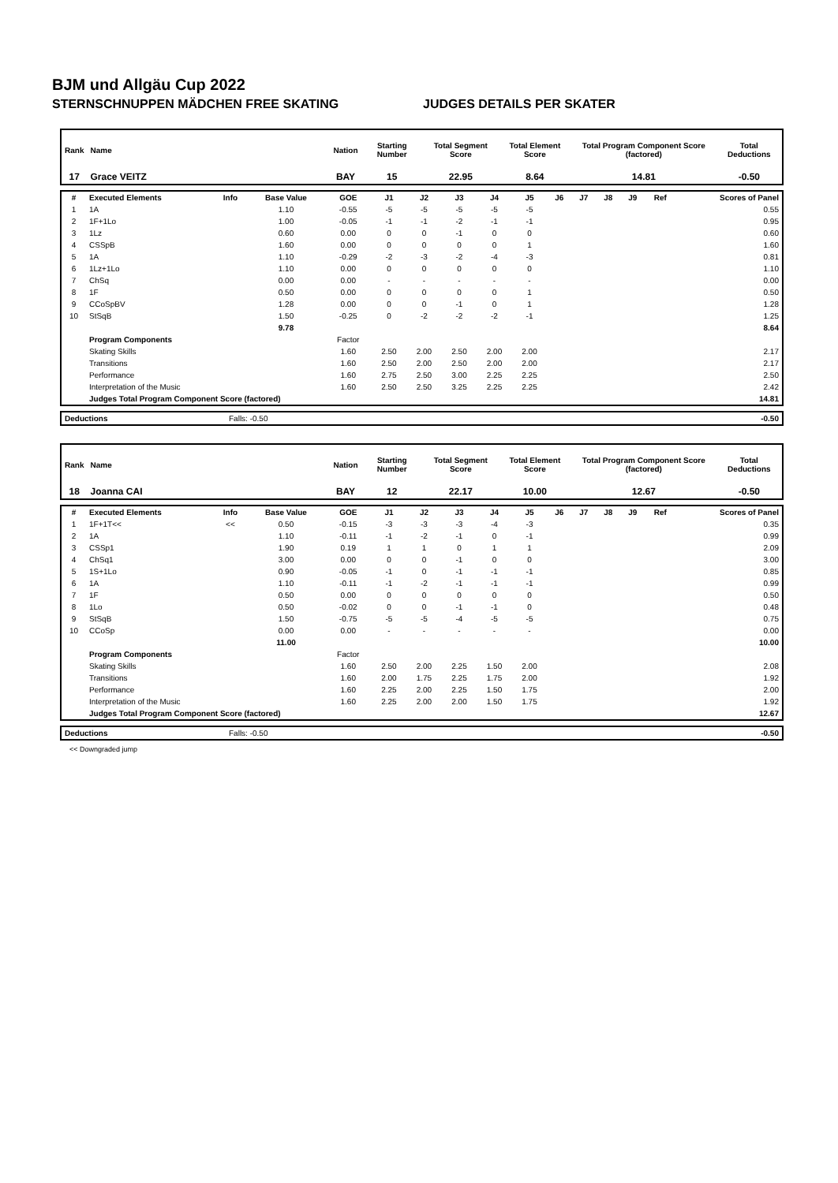BJM und Allgäu Cup 2022
STERNSCHNUPPEN MÄDCHEN FREE SKATING JUDGES DETAILS PER SKATER
| Rank | Name | Nation | Starting Number | Total Segment Score | Total Element Score | Total Program Component Score (factored) | Total Deductions |
| --- | --- | --- | --- | --- | --- | --- | --- |
| 17 | Grace VEITZ | BAY | 15 | 22.95 | 8.64 | 14.81 | -0.50 |
| # | Executed Elements | Info | Base Value | GOE | J1 | J2 | J3 | J4 | J5 | J6 | J7 | J8 | J9 | Ref | Scores of Panel |
| --- | --- | --- | --- | --- | --- | --- | --- | --- | --- | --- | --- | --- | --- | --- | --- |
| 1 | 1A | | 1.10 | -0.55 | -5 | -5 | -5 | -5 | -5 | | | | | | 0.55 |
| 2 | 1F+1Lo | | 1.00 | -0.05 | -1 | -1 | -2 | -1 | -1 | | | | | | 0.95 |
| 3 | 1Lz | | 0.60 | 0.00 | 0 | 0 | -1 | 0 | 0 | | | | | | 0.60 |
| 4 | CSSpB | | 1.60 | 0.00 | 0 | 0 | 0 | 0 | 1 | | | | | | 1.60 |
| 5 | 1A | | 1.10 | -0.29 | -2 | -3 | -2 | -4 | -3 | | | | | | 0.81 |
| 6 | 1Lz+1Lo | | 1.10 | 0.00 | 0 | 0 | 0 | 0 | 0 | | | | | | 1.10 |
| 7 | ChSq | | 0.00 | 0.00 | - | - | - | - | - | | | | | | 0.00 |
| 8 | 1F | | 0.50 | 0.00 | 0 | 0 | 0 | 0 | 1 | | | | | | 0.50 |
| 9 | CCoSpBV | | 1.28 | 0.00 | 0 | 0 | -1 | 0 | 1 | | | | | | 1.28 |
| 10 | StSqB | | 1.50 | -0.25 | 0 | -2 | -2 | -2 | -1 | | | | | | 1.25 |
| | | | 9.78 | | | | | | | | | | | | 8.64 |
| | Program Components | | | Factor | | | | | | | | | | | |
| | Skating Skills | | | 1.60 | 2.50 | 2.00 | 2.50 | 2.00 | 2.00 | | | | | | 2.17 |
| | Transitions | | | 1.60 | 2.50 | 2.00 | 2.50 | 2.00 | 2.00 | | | | | | 2.17 |
| | Performance | | | 1.60 | 2.75 | 2.50 | 3.00 | 2.25 | 2.25 | | | | | | 2.50 |
| | Interpretation of the Music | | | 1.60 | 2.50 | 2.50 | 3.25 | 2.25 | 2.25 | | | | | | 2.42 |
| | Judges Total Program Component Score (factored) | | | | | | | | | | | | | | 14.81 |
| Deductions | Falls: -0.50 | -0.50 |
| Rank | Name | Nation | Starting Number | Total Segment Score | Total Element Score | Total Program Component Score (factored) | Total Deductions |
| --- | --- | --- | --- | --- | --- | --- | --- |
| 18 | Joanna CAI | BAY | 12 | 22.17 | 10.00 | 12.67 | -0.50 |
| # | Executed Elements | Info | Base Value | GOE | J1 | J2 | J3 | J4 | J5 | J6 | J7 | J8 | J9 | Ref | Scores of Panel |
| --- | --- | --- | --- | --- | --- | --- | --- | --- | --- | --- | --- | --- | --- | --- | --- |
| 1 | 1F+1T<< | << | 0.50 | -0.15 | -3 | -3 | -3 | -4 | -3 | | | | | | 0.35 |
| 2 | 1A | | 1.10 | -0.11 | -1 | -2 | -1 | 0 | -1 | | | | | | 0.99 |
| 3 | CSSp1 | | 1.90 | 0.19 | 1 | 1 | 0 | 1 | 1 | | | | | | 2.09 |
| 4 | ChSq1 | | 3.00 | 0.00 | 0 | 0 | -1 | 0 | 0 | | | | | | 3.00 |
| 5 | 1S+1Lo | | 0.90 | -0.05 | -1 | 0 | -1 | -1 | -1 | | | | | | 0.85 |
| 6 | 1A | | 1.10 | -0.11 | -1 | -2 | -1 | -1 | -1 | | | | | | 0.99 |
| 7 | 1F | | 0.50 | 0.00 | 0 | 0 | 0 | 0 | 0 | | | | | | 0.50 |
| 8 | 1Lo | | 0.50 | -0.02 | 0 | 0 | -1 | -1 | 0 | | | | | | 0.48 |
| 9 | StSqB | | 1.50 | -0.75 | -5 | -5 | -4 | -5 | -5 | | | | | | 0.75 |
| 10 | CCoSp | | 0.00 | 0.00 | - | - | - | - | - | | | | | | 0.00 |
| | | | 11.00 | | | | | | | | | | | | 10.00 |
| | Program Components | | | Factor | | | | | | | | | | | |
| | Skating Skills | | | 1.60 | 2.50 | 2.00 | 2.25 | 1.50 | 2.00 | | | | | | 2.08 |
| | Transitions | | | 1.60 | 2.00 | 1.75 | 2.25 | 1.75 | 2.00 | | | | | | 1.92 |
| | Performance | | | 1.60 | 2.25 | 2.00 | 2.25 | 1.50 | 1.75 | | | | | | 2.00 |
| | Interpretation of the Music | | | 1.60 | 2.25 | 2.00 | 2.00 | 1.50 | 1.75 | | | | | | 1.92 |
| | Judges Total Program Component Score (factored) | | | | | | | | | | | | | | 12.67 |
| Deductions | Falls: -0.50 | -0.50 |
<< Downgraded jump